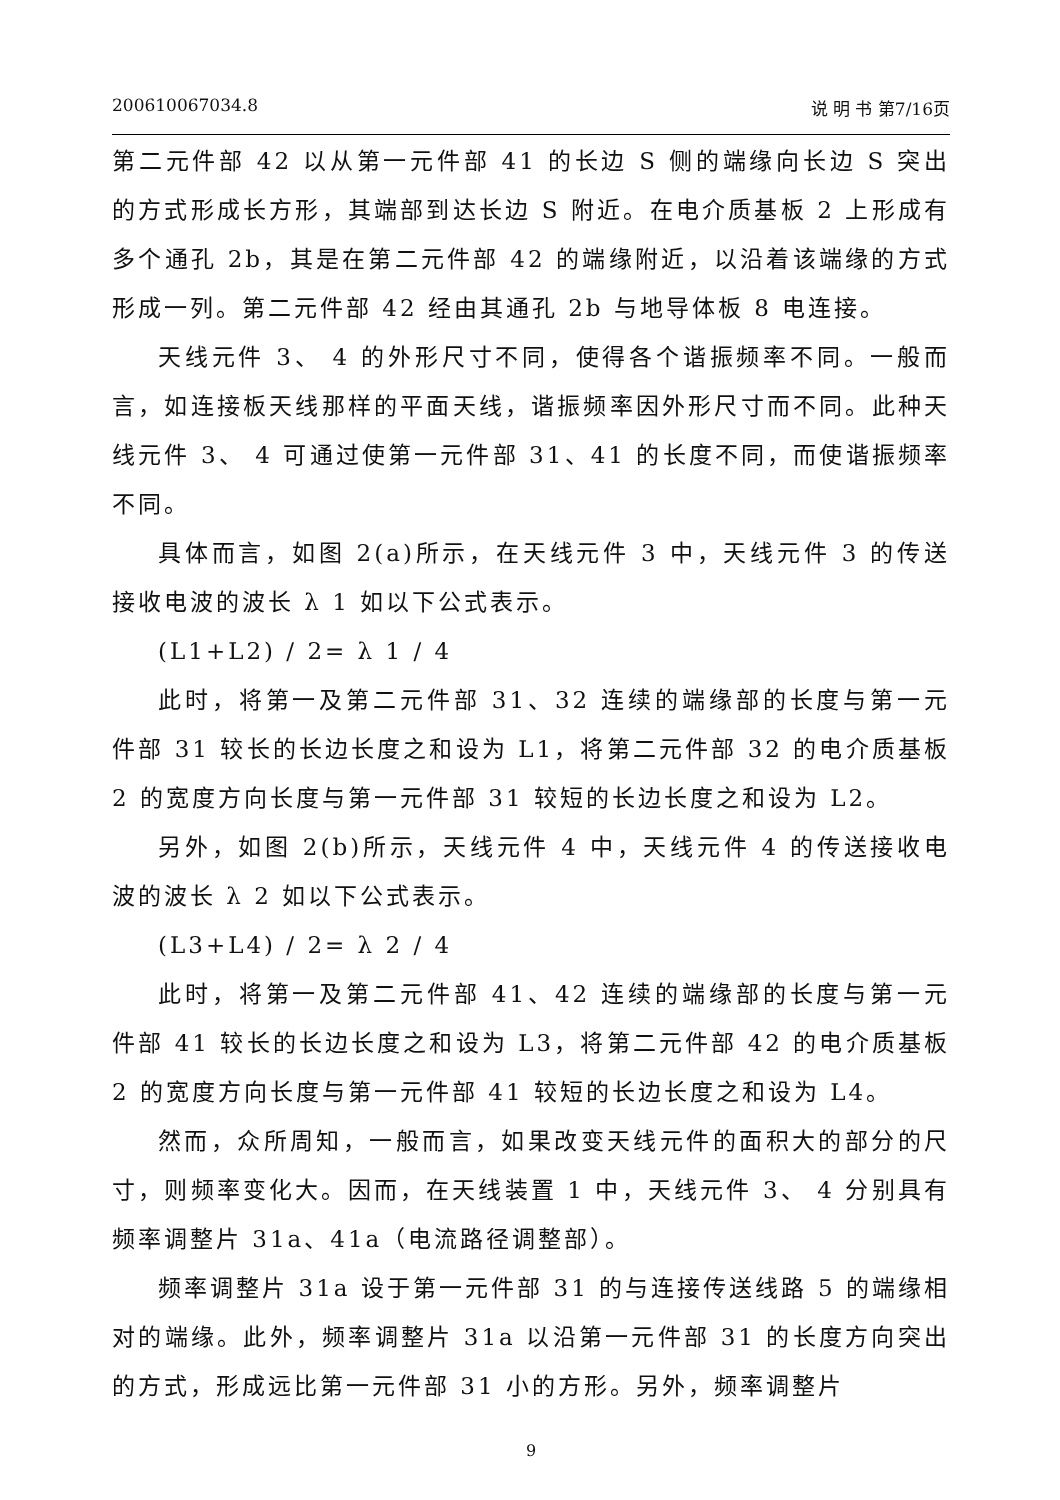200610067034.8 说 明 书 第7/16页
第二元件部 42 以从第一元件部 41 的长边 S 侧的端缘向长边 S 突出的方式形成长方形，其端部到达长边 S 附近。在电介质基板 2 上形成有多个通孔 2b，其是在第二元件部 42 的端缘附近，以沿着该端缘的方式形成一列。第二元件部 42 经由其通孔 2b 与地导体板 8 电连接。
天线元件 3、 4 的外形尺寸不同，使得各个谐振频率不同。一般而言，如连接板天线那样的平面天线，谐振频率因外形尺寸而不同。此种天线元件 3、 4 可通过使第一元件部 31、41 的长度不同，而使谐振频率不同。
具体而言，如图 2(a)所示，在天线元件 3 中，天线元件 3 的传送接收电波的波长 λ 1 如以下公式表示。
(L1+L2) / 2= λ 1 / 4
此时，将第一及第二元件部 31、32 连续的端缘部的长度与第一元件部 31 较长的长边长度之和设为 L1，将第二元件部 32 的电介质基板 2 的宽度方向长度与第一元件部 31 较短的长边长度之和设为 L2。
另外，如图 2(b)所示，天线元件 4 中，天线元件 4 的传送接收电波的波长 λ 2 如以下公式表示。
(L3+L4) / 2= λ 2 / 4
此时，将第一及第二元件部 41、42 连续的端缘部的长度与第一元件部 41 较长的长边长度之和设为 L3，将第二元件部 42 的电介质基板 2 的宽度方向长度与第一元件部 41 较短的长边长度之和设为 L4。
然而，众所周知，一般而言，如果改变天线元件的面积大的部分的尺寸，则频率变化大。因而，在天线装置 1 中，天线元件 3、 4 分别具有频率调整片 31a、41a（电流路径调整部）。
频率调整片 31a 设于第一元件部 31 的与连接传送线路 5 的端缘相对的端缘。此外，频率调整片 31a 以沿第一元件部 31 的长度方向突出的方式，形成远比第一元件部 31 小的方形。另外，频率调整片
9